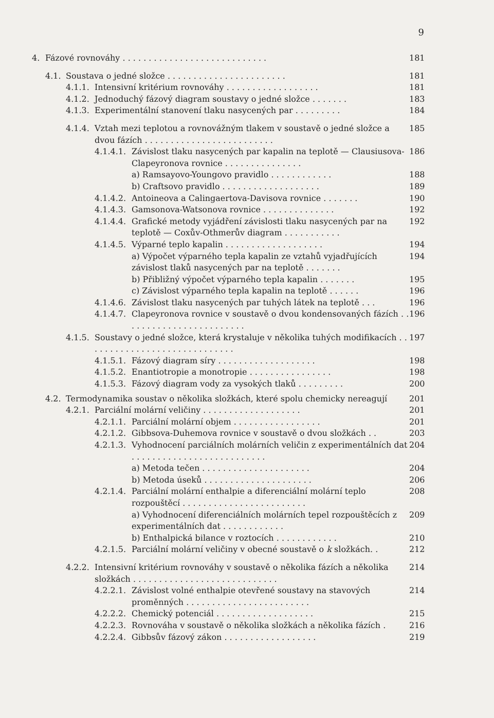9
4. Fázové rovnováhy . . . . . . . . . . . . . . . . . . . . . . . . . . . . 181
4.1. Soustava o jedné složce . . . . . . . . . . . . . . . . . . . . . . . 181
4.1.1. Intensivní kritérium rovnováhy . . . . . . . . . . . . . . . . . . 181
4.1.2. Jednoduchý fázový diagram soustavy o jedné složce . . . . . . . 183
4.1.3. Experimentální stanovení tlaku nasycených par . . . . . . . . . 184
4.1.4. Vztah mezi teplotou a rovnovážným tlakem v soustavě o jedné složce a dvou fázích . . . . . . . . . . . . . . . . . . . . . . . . . 185
4.1.4.1. Závislost tlaku nasycených par kapalin na teplotě — Clausiusova-Clapeyronova rovnice . . . . . . . . . . . . . . . 186
a) Ramsayovo-Youngovo pravidlo . . . . . . . . . . . . 188
b) Craftsovo pravidlo . . . . . . . . . . . . . . . . . . . 189
4.1.4.2. Antoineova a Calingaertova-Davisova rovnice . . . . . . . 190
4.1.4.3. Gamsonova-Watsonova rovnice . . . . . . . . . . . . . . 192
4.1.4.4. Grafické metody vyjádření závislosti tlaku nasycených par na teplotě — Coxův-Othmerův diagram . . . . . . . . . . . 192
4.1.4.5. Výparné teplo kapalin . . . . . . . . . . . . . . . . . . . 194
a) Výpočet výparného tepla kapalin ze vztahů vyjadřujících závislost tlaků nasycených par na teplotě . . . . . . . 194
b) Přibližný výpočet výparného tepla kapalin . . . . . . . 195
c) Závislost výparného tepla kapalin na teplotě . . . . . . 196
4.1.4.6. Závislost tlaku nasycených par tuhých látek na teplotě . . . 196
4.1.4.7. Clapeyronova rovnice v soustavě o dvou kondensovaných fázích . . . . . . . . . . . . . . . . . . . . . . . . 196
4.1.5. Soustavy o jedné složce, která krystaluje v několika tuhých modifikacích . . . . . . . . . . . . . . . . . . . . . . . . . . . . . 197
4.1.5.1. Fázový diagram síry . . . . . . . . . . . . . . . . . . . 198
4.1.5.2. Enantiotropie a monotropie . . . . . . . . . . . . . . . . 198
4.1.5.3. Fázový diagram vody za vysokých tlaků . . . . . . . . . 200
4.2. Termodynamika soustav o několika složkách, které spolu chemicky nereagují 201
4.2.1. Parciální molární veličiny . . . . . . . . . . . . . . . . . . . 201
4.2.1.1. Parciální molární objem . . . . . . . . . . . . . . . . . 201
4.2.1.2. Gibbsova-Duhemova rovnice v soustavě o dvou složkách . . 203
4.2.1.3. Vyhodnocení parciálních molárních veličin z experimentálních dat . . . . . . . . . . . . . . . . . . . . . . . . . . 204
a) Metoda tečen . . . . . . . . . . . . . . . . . . . . . 204
b) Metoda úseků . . . . . . . . . . . . . . . . . . . . . 206
4.2.1.4. Parciální molární enthalpie a diferenciální molární teplo rozpouštěcí . . . . . . . . . . . . . . . . . . . . . . . . 208
a) Vyhodnocení diferenciálních molárních tepel rozpouštěcích z experimentálních dat . . . . . . . . . . . . 209
b) Enthalpická bilance v roztocích . . . . . . . . . . . . 210
4.2.1.5. Parciální molární veličiny v obecné soustavě o k složkách. . 212
4.2.2. Intensivní kritérium rovnováhy v soustavě o několika fázích a několika složkách . . . . . . . . . . . . . . . . . . . . . . . . . . . . 214
4.2.2.1. Závislost volné enthalpie otevřené soustavy na stavových proměnných . . . . . . . . . . . . . . . . . . . . . . . . 214
4.2.2.2. Chemický potenciál . . . . . . . . . . . . . . . . . . . 215
4.2.2.3. Rovnováha v soustavě o několika složkách a několika fázích . 216
4.2.2.4. Gibbsův fázový zákon . . . . . . . . . . . . . . . . . . 219